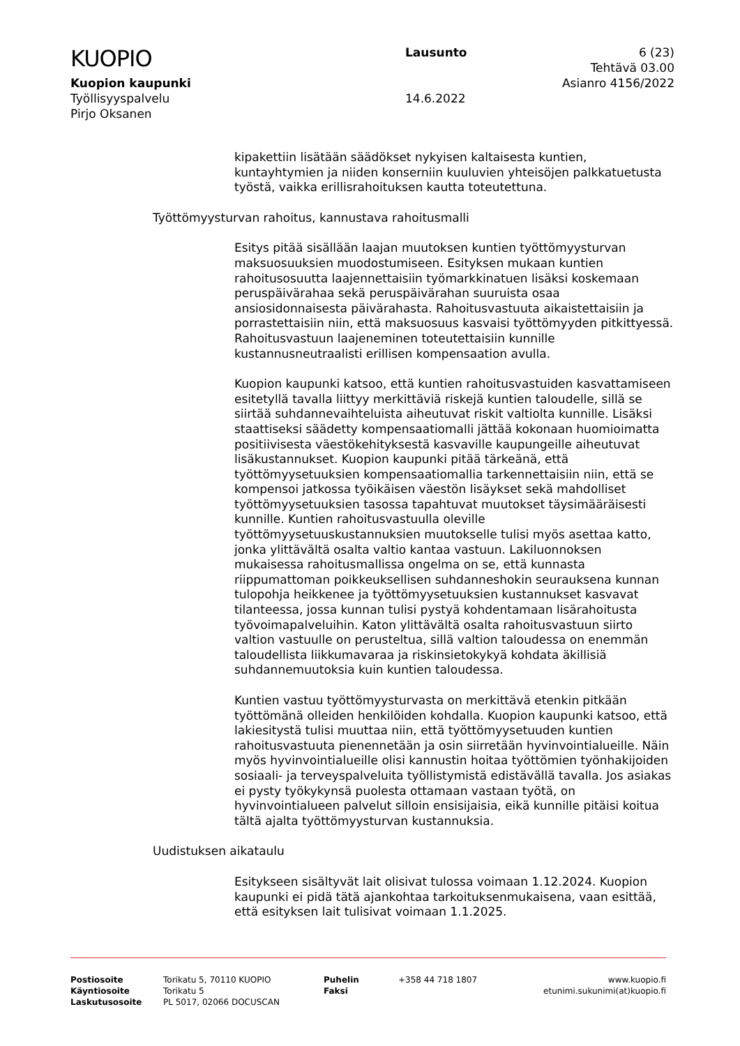KUOPIO
Kuopion kaupunki
Työllisyyspalvelu
Pirjo Oksanen
Lausunto
14.6.2022
6 (23)
Tehtävä 03.00
Asianro 4156/2022
kipakettiin lisätään säädökset nykyisen kaltaisesta kuntien, kuntayhtymien ja niiden konserniin kuuluvien yhteisöjen palkkatuetusta työstä, vaikka erillisrahoituksen kautta toteutettuna.
Työttömyysturvan rahoitus, kannustava rahoitusmalli
Esitys pitää sisällään laajan muutoksen kuntien työttömyysturvan maksuosuuksien muodostumiseen. Esityksen mukaan kuntien rahoitusosuutta laajennettaisiin työmarkkinatuen lisäksi koskemaan peruspäivärahaa sekä peruspäivärahan suuruista osaa ansiosidonnaisesta päivärahasta. Rahoitusvastuuta aikaistettaisiin ja porrastettaisiin niin, että maksuosuus kasvaisi työttömyyden pitkittyessä. Rahoitusvastuun laajeneminen toteutettaisiin kunnille kustannusneutraalisti erillisen kompensaation avulla.
Kuopion kaupunki katsoo, että kuntien rahoitusvastuiden kasvattamiseen esitetyllä tavalla liittyy merkittäviä riskejä kuntien taloudelle, sillä se siirtää suhdannevaihteluista aiheutuvat riskit valtiolta kunnille. Lisäksi staattiseksi säädetty kompensaatiomalli jättää kokonaan huomioimatta positiivisesta väestökehityksestä kasvaville kaupungeille aiheutuvat lisäkustannukset. Kuopion kaupunki pitää tärkeänä, että työttömyysetuuksien kompensaatiomallia tarkennettaisiin niin, että se kompensoi jatkossa työikäisen väestön lisäykset sekä mahdolliset työttömyysetuuksien tasossa tapahtuvat muutokset täysimääräisesti kunnille. Kuntien rahoitusvastuulla oleville työttömyysetuuskustannuksien muutokselle tulisi myös asettaa katto, jonka ylittävältä osalta valtio kantaa vastuun. Lakiluonnoksen mukaisessa rahoitusmallissa ongelma on se, että kunnasta riippumattoman poikkeuksellisen suhdanneshokin seurauksena kunnan tulopohja heikkenee ja työttömyysetuuksien kustannukset kasvavat tilanteessa, jossa kunnan tulisi pystyä kohdentamaan lisärahoitusta työvoimapalveluihin. Katon ylittävältä osalta rahoitusvastuun siirto valtion vastuulle on perusteltua, sillä valtion taloudessa on enemmän taloudellista liikkumavaraa ja riskinsietokykyä kohdata äkillisiä suhdannemuutoksia kuin kuntien taloudessa.
Kuntien vastuu työttömyysturvasta on merkittävä etenkin pitkään työttömänä olleiden henkilöiden kohdalla. Kuopion kaupunki katsoo, että lakiesitystä tulisi muuttaa niin, että työttömyysetuuden kuntien rahoitusvastuuta pienennetään ja osin siirretään hyvinvointialueille. Näin myös hyvinvointialueille olisi kannustin hoitaa työttömien työnhakijoiden sosiaali- ja terveyspalveluita työllistymistä edistävällä tavalla. Jos asiakas ei pysty työkykynsä puolesta ottamaan vastaan työtä, on hyvinvointialueen palvelut silloin ensisijaisia, eikä kunnille pitäisi koitua tältä ajalta työttömyysturvan kustannuksia.
Uudistuksen aikataulu
Esitykseen sisältyvät lait olisivat tulossa voimaan 1.12.2024. Kuopion kaupunki ei pidä tätä ajankohtaa tarkoituksenmukaisena, vaan esittää, että esityksen lait tulisivat voimaan 1.1.2025.
Postiosoite
Käyntiosoite
Laskutusosoite
Torikatu 5, 70110 KUOPIO
Torikatu 5
PL 5017, 02066 DOCUSCAN
Puhelin
Faksi
+358 44 718 1807 www.kuopio.fi
etunimi.sukunimi(at)kuopio.fi